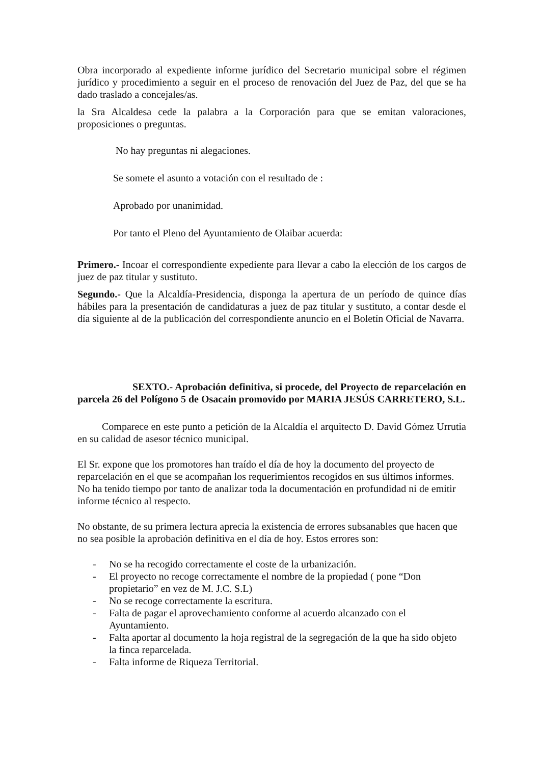Obra incorporado al expediente informe jurídico del Secretario municipal sobre el régimen jurídico y procedimiento a seguir en el proceso de renovación del Juez de Paz, del que se ha dado traslado a concejales/as.
la Sra Alcaldesa cede la palabra a la Corporación para que se emitan valoraciones, proposiciones o preguntas.
No hay preguntas ni alegaciones.
Se somete el asunto a votación con el resultado de :
Aprobado por unanimidad.
Por tanto el Pleno del Ayuntamiento de Olaibar acuerda:
Primero.- Incoar el correspondiente expediente para llevar a cabo la elección de los cargos de juez de paz titular y sustituto.
Segundo.- Que la Alcaldía-Presidencia, disponga la apertura de un período de quince días hábiles para la presentación de candidaturas a juez de paz titular y sustituto, a contar desde el día siguiente al de la publicación del correspondiente anuncio en el Boletín Oficial de Navarra.
SEXTO.- Aprobación definitiva, si procede, del Proyecto de reparcelación en parcela 26 del Polígono 5 de Osacain promovido por MARIA JESÚS CARRETERO, S.L.
Comparece en este punto a petición de la Alcaldía el arquitecto D. David Gómez Urrutia en su calidad de asesor técnico municipal.
El Sr. expone que los promotores han traído el día de hoy la documento del proyecto de reparcelación en el que se acompañan los requerimientos recogidos en sus últimos informes. No ha tenido tiempo por tanto de analizar toda la documentación en profundidad ni de emitir informe técnico al respecto.
No obstante, de su primera lectura aprecia la existencia de errores subsanables que hacen que no sea posible la aprobación definitiva en el día de hoy. Estos errores son:
- No se ha recogido correctamente el coste de la urbanización.
- El proyecto no recoge correctamente el nombre de la propiedad ( pone “Don propietario” en vez de M. J.C. S.L)
- No se recoge correctamente la escritura.
- Falta de pagar el aprovechamiento conforme al acuerdo alcanzado con el Ayuntamiento.
- Falta aportar al documento la hoja registral de la segregación de la que ha sido objeto la finca reparcelada.
- Falta informe de Riqueza Territorial.